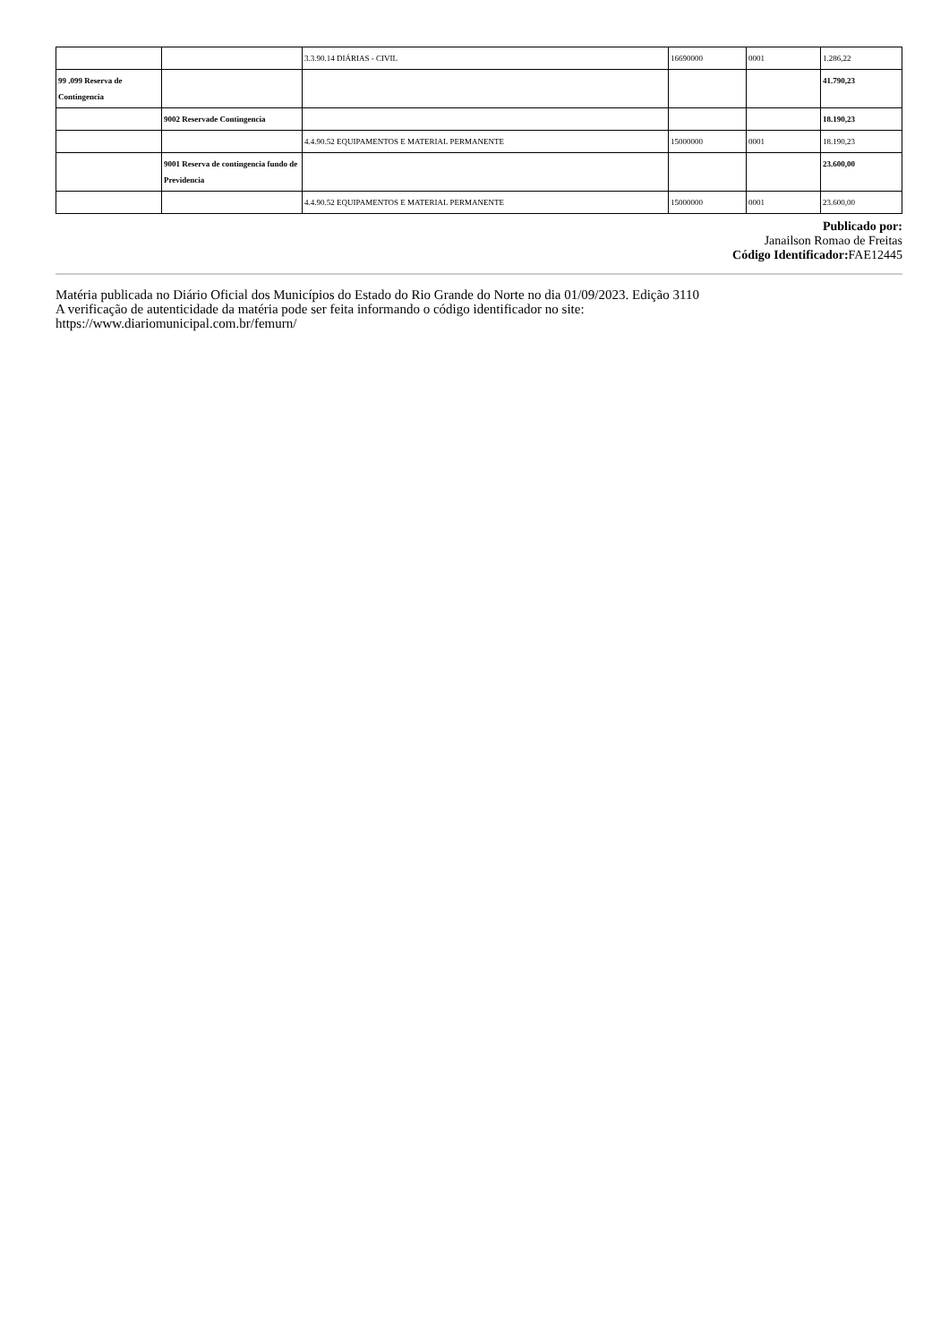| | | 3.3.90.14 DIÁRIAS - CIVIL | 16690000 | 0001 | 1.286,22 |
| 99 .099 Reserva de Contingencia | | | | | 41.790,23 |
| | 9002 Reservade Contingencia | | | | 18.190,23 |
| | | 4.4.90.52 EQUIPAMENTOS E MATERIAL PERMANENTE | 15000000 | 0001 | 18.190,23 |
| | 9001 Reserva de contingencia fundo de Previdencia | | | | 23.600,00 |
| | | 4.4.90.52 EQUIPAMENTOS E MATERIAL PERMANENTE | 15000000 | 0001 | 23.600,00 |
Publicado por:
Janailson Romao de Freitas
Código Identificador: FAE12445
Matéria publicada no Diário Oficial dos Municípios do Estado do Rio Grande do Norte no dia 01/09/2023. Edição 3110
A verificação de autenticidade da matéria pode ser feita informando o código identificador no site:
https://www.diariomunicipal.com.br/femurn/